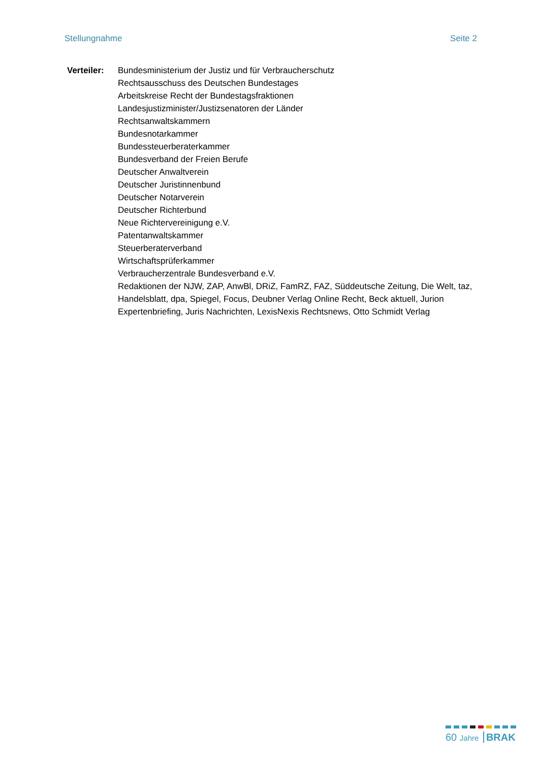Stellungnahme Seite 2
Verteiler:
Bundesministerium der Justiz und für Verbraucherschutz
Rechtsausschuss des Deutschen Bundestages
Arbeitskreise Recht der Bundestagsfraktionen
Landesjustizminister/Justizsenatoren der Länder
Rechtsanwaltskammern
Bundesnotarkammer
Bundessteuerberaterkammer
Bundesverband der Freien Berufe
Deutscher Anwaltverein
Deutscher Juristinnenbund
Deutscher Notarverein
Deutscher Richterbund
Neue Richtervereinigung e.V.
Patentanwaltskammer
Steuerberaterverband
Wirtschaftsprüferkammer
Verbraucherzentrale Bundesverband e.V.
Redaktionen der NJW, ZAP, AnwBl, DRiZ, FamRZ, FAZ, Süddeutsche Zeitung, Die Welt, taz, Handelsblatt, dpa, Spiegel, Focus, Deubner Verlag Online Recht, Beck aktuell, Jurion Expertenbriefing, Juris Nachrichten, LexisNexis Rechtsnews, Otto Schmidt Verlag
60 Jahre BRAK